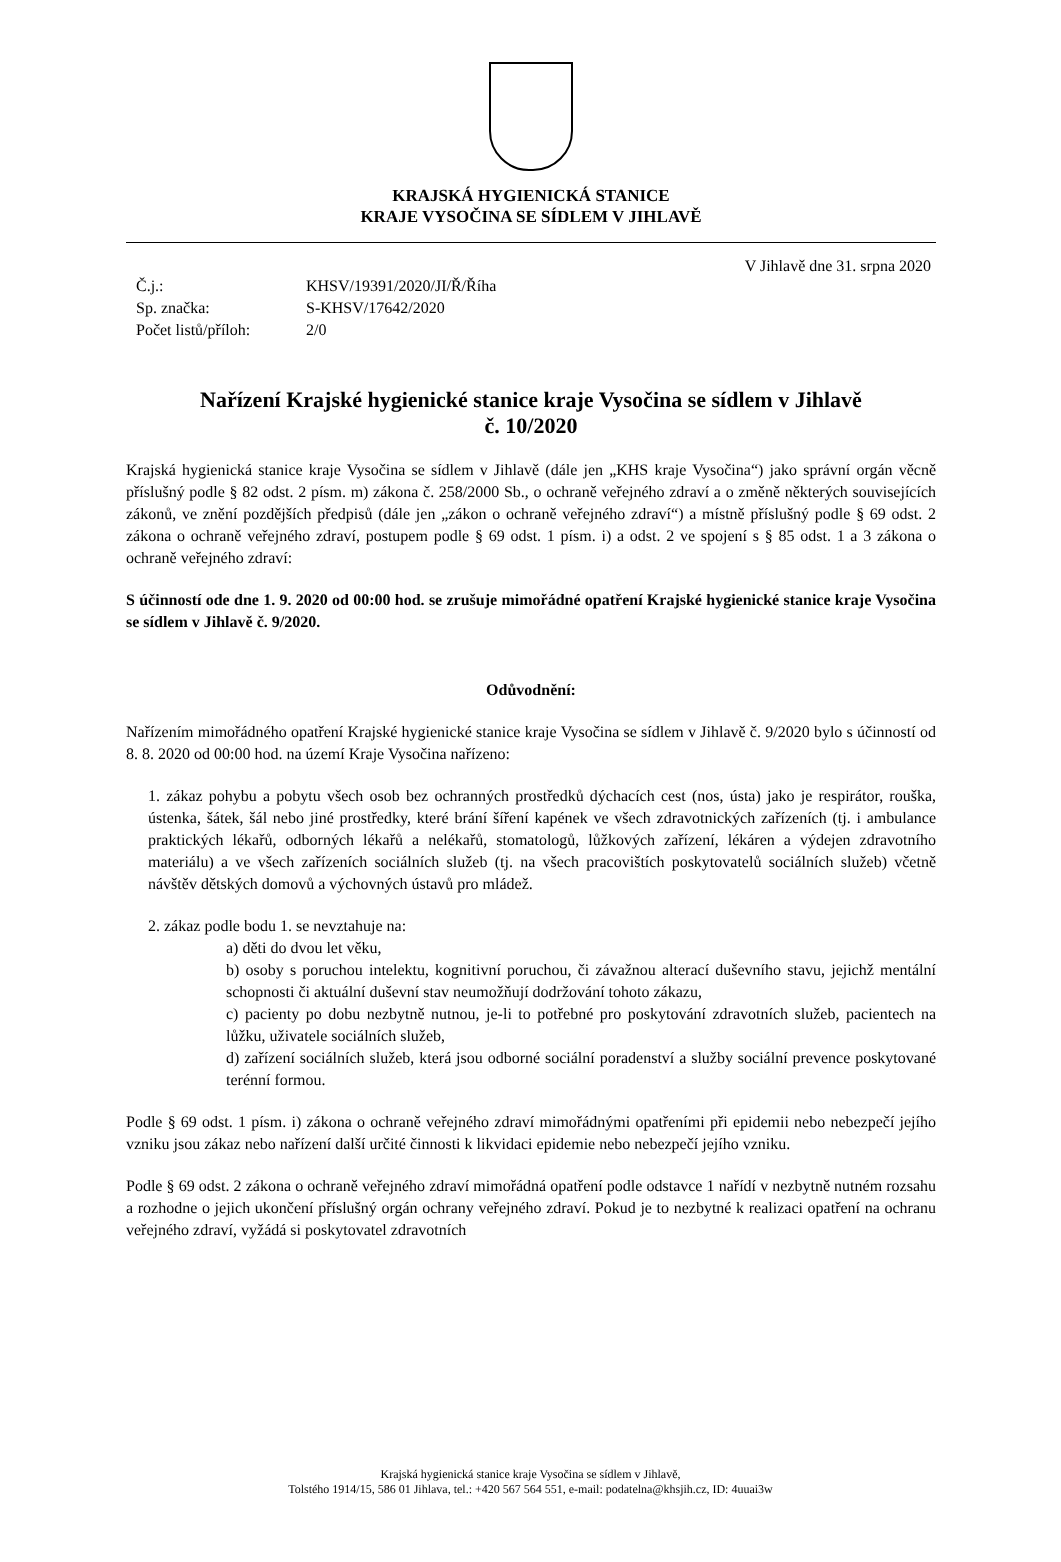KRAJSKÁ HYGIENICKÁ STANICE
KRAJE VYSOČINA SE SÍDLEM V JIHLAVĚ
V Jihlavě dne 31. srpna 2020
| Č.j.: | KHSV/19391/2020/JI/Ř/Říha |
| Sp. značka: | S-KHSV/17642/2020 |
| Počet listů/příloh: | 2/0 |
Nařízení Krajské hygienické stanice kraje Vysočina se sídlem v Jihlavě
č. 10/2020
Krajská hygienická stanice kraje Vysočina se sídlem v Jihlavě (dále jen „KHS kraje Vysočina“) jako správní orgán věcně příslušný podle § 82 odst. 2 písm. m) zákona č. 258/2000 Sb., o ochraně veřejného zdraví a o změně některých souvisejících zákonů, ve znění pozdějších předpisů (dále jen „zákon o ochraně veřejného zdraví“) a místně příslušný podle § 69 odst. 2 zákona o ochraně veřejného zdraví, postupem podle § 69 odst. 1 písm. i) a odst. 2 ve spojení s § 85 odst. 1 a 3 zákona o ochraně veřejného zdraví:
S účinností ode dne 1. 9. 2020 od 00:00 hod. se zrušuje mimořádné opatření Krajské hygienické stanice kraje Vysočina se sídlem v Jihlavě č. 9/2020.
Odůvodnění:
Nařízením mimořádného opatření Krajské hygienické stanice kraje Vysočina se sídlem v Jihlavě č. 9/2020 bylo s účinností od 8. 8. 2020 od 00:00 hod. na území Kraje Vysočina nařízeno:
1. zákaz pohybu a pobytu všech osob bez ochranných prostředků dýchacích cest (nos, ústa) jako je respirátor, rouška, ústenka, šátek, šál nebo jiné prostředky, které brání šíření kapének ve všech zdravotnických zařízeních (tj. i ambulance praktických lékařů, odborných lékařů a nelékařů, stomatologů, lůžkových zařízení, lékáren a výdejen zdravotního materiálu) a ve všech zařízeních sociálních služeb (tj. na všech pracovištích poskytovatelů sociálních služeb) včetně návštěv dětských domovů a výchovných ústavů pro mládež.
2. zákaz podle bodu 1. se nevztahuje na:
a) děti do dvou let věku,
b) osoby s poruchou intelektu, kognitivní poruchou, či závažnou alterací duševního stavu, jejichž mentální schopnosti či aktuální duševní stav neumožňují dodržování tohoto zákazu,
c) pacienty po dobu nezbytně nutnou, je-li to potřebné pro poskytování zdravotních služeb, pacientech na lůžku, uživatele sociálních služeb,
d) zařízení sociálních služeb, která jsou odborné sociální poradenství a služby sociální prevence poskytované terénní formou.
Podle § 69 odst. 1 písm. i) zákona o ochraně veřejného zdraví mimořádnými opatřeními při epidemii nebo nebezpečí jejího vzniku jsou zákaz nebo nařízení další určité činnosti k likvidaci epidemie nebo nebezpečí jejího vzniku.
Podle § 69 odst. 2 zákona o ochraně veřejného zdraví mimořádná opatření podle odstavce 1 nařídí v nezbytně nutném rozsahu a rozhodne o jejich ukončení příslušný orgán ochrany veřejného zdraví. Pokud je to nezbytné k realizaci opatření na ochranu veřejného zdraví, vyžádá si poskytovatel zdravotních
Krajská hygienická stanice kraje Vysočina se sídlem v Jihlavě,
Tolstého 1914/15, 586 01 Jihlava, tel.: +420 567 564 551, e-mail: podatelna@khsjih.cz, ID: 4uuai3w